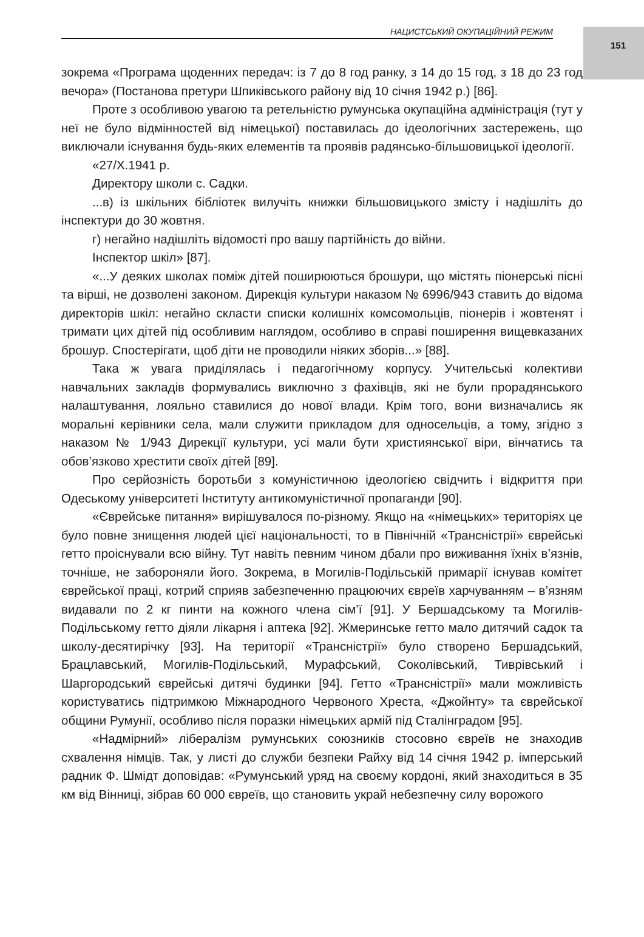151
НАЦИСТСЬКИЙ ОКУПАЦІЙНИЙ РЕЖИМ
зокрема «Програма щоденних передач: із 7 до 8 год ранку, з 14 до 15 год, з 18 до 23 год вечора» (Постанова претури Шпиківського району від 10 січня 1942 р.) [86].
Проте з особливою увагою та ретельністю румунська окупаційна адміністрація (тут у неї не було відмінностей від німецької) поставилась до ідеологічних застережень, що виключали існування будь-яких елементів та проявів радянсько-більшовицької ідеології.
«27/X.1941 р.
Директору школи с. Садки.
...в) із шкільних бібліотек вилучіть книжки більшовицького змісту і надішліть до інспектури до 30 жовтня.
г) негайно надішліть відомості про вашу партійність до війни.
Інспектор шкіл» [87].
«...У деяких школах поміж дітей поширюються брошури, що містять піонерські пісні та вірші, не дозволені законом. Дирекція культури наказом № 6996/943 ставить до відома директорів шкіл: негайно скласти списки колишніх комсомольців, піонерів і жовтенят і тримати цих дітей під особливим наглядом, особливо в справі поширення вищевказаних брошур. Спостерігати, щоб діти не проводили ніяких зборів...» [88].
Така ж увага приділялась і педагогічному корпусу. Учительські колективи навчальних закладів формувались виключно з фахівців, які не були прорадянського налаштування, лояльно ставилися до нової влади. Крім того, вони визначались як моральні керівники села, мали служити прикладом для односельців, а тому, згідно з наказом № 1/943 Дирекції культури, усі мали бути християнської віри, вінчатись та обов’язково хрестити своїх дітей [89].
Про серйозність боротьби з комуністичною ідеологією свідчить і відкриття при Одеському університеті Інституту антикомуністичної пропаганди [90].
«Єврейське питання» вирішувалося по-різному. Якщо на «німецьких» територіях це було повне знищення людей цієї національності, то в Північній «Трансністрії» єврейські гетто проіснували всю війну. Тут навіть певним чином дбали про виживання їхніх в’язнів, точніше, не забороняли його. Зокрема, в Могилів-Подільській примарії існував комітет єврейської праці, котрий сприяв забезпеченню працюючих євреїв харчуванням – в’язням видавали по 2 кг пинти на кожного члена сім’ї [91]. У Бершадському та Могилів-Подільському гетто діяли лікарня і аптека [92]. Жмеринське гетто мало дитячий садок та школу-десятирічку [93]. На території «Трансністрії» було створено Бершадський, Брацлавський, Могилів-Подільський, Мурафський, Соколівський, Тиврівський і Шаргородський єврейські дитячі будинки [94]. Гетто «Трансністрії» мали можливість користуватись підтримкою Міжнародного Червоного Хреста, «Джойнту» та єврейської общини Румунії, особливо після поразки німецьких армій під Сталінградом [95].
«Надмірний» лібералізм румунських союзників стосовно євреїв не знаходив схвалення німців. Так, у листі до служби безпеки Райху від 14 січня 1942 р. імперський радник Ф. Шмідт доповідав: «Румунський уряд на своєму кордоні, який знаходиться в 35 км від Вінниці, зібрав 60 000 євреїв, що становить украй небезпечну силу ворожого